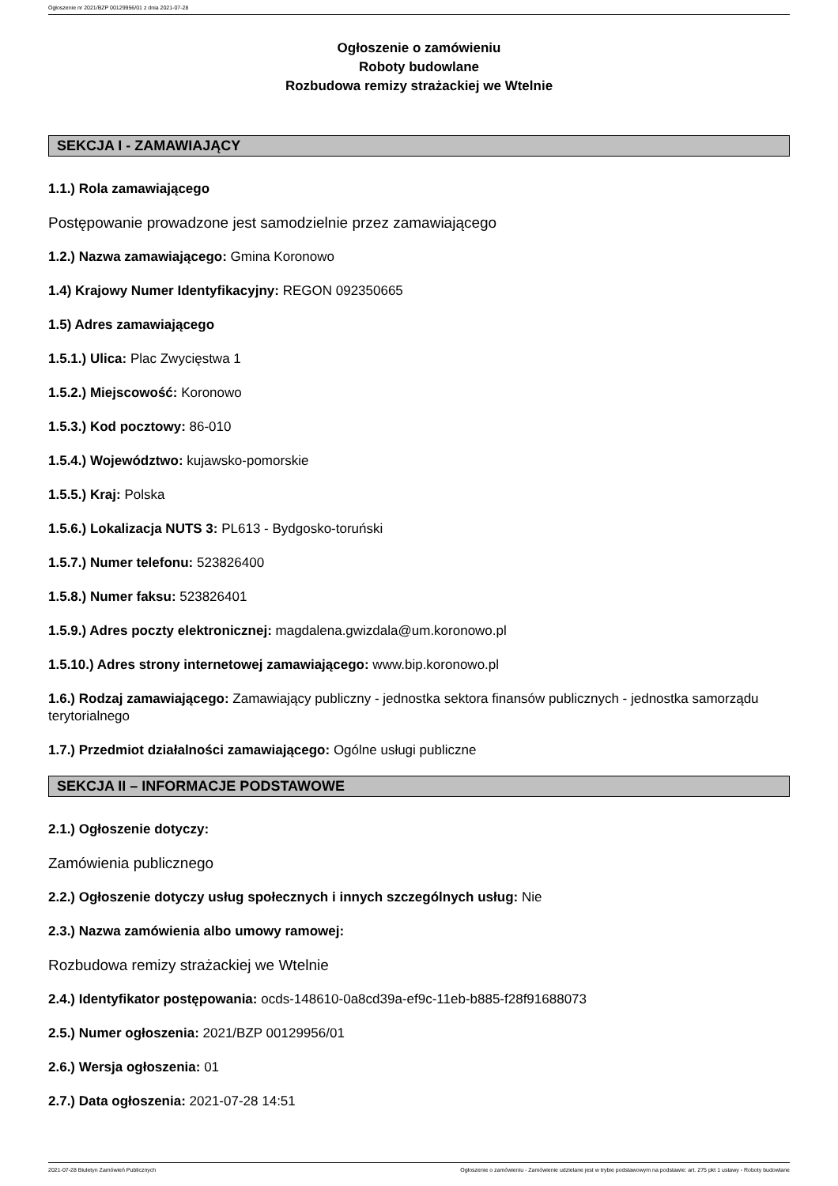Ogłoszenie nr 2021/BZP 00129956/01 z dnia 2021-07-28
Ogłoszenie o zamówieniu
Roboty budowlane
Rozbudowa remizy strażackiej we Wtelnie
SEKCJA I - ZAMAWIAJĄCY
1.1.) Rola zamawiającego
Postępowanie prowadzone jest samodzielnie przez zamawiającego
1.2.) Nazwa zamawiającego: Gmina Koronowo
1.4) Krajowy Numer Identyfikacyjny: REGON 092350665
1.5) Adres zamawiającego
1.5.1.) Ulica: Plac Zwycięstwa 1
1.5.2.) Miejscowość: Koronowo
1.5.3.) Kod pocztowy: 86-010
1.5.4.) Województwo: kujawsko-pomorskie
1.5.5.) Kraj: Polska
1.5.6.) Lokalizacja NUTS 3: PL613 - Bydgosko-toruński
1.5.7.) Numer telefonu: 523826400
1.5.8.) Numer faksu: 523826401
1.5.9.) Adres poczty elektronicznej: magdalena.gwizdala@um.koronowo.pl
1.5.10.) Adres strony internetowej zamawiającego: www.bip.koronowo.pl
1.6.) Rodzaj zamawiającego: Zamawiający publiczny - jednostka sektora finansów publicznych - jednostka samorządu terytorialnego
1.7.) Przedmiot działalności zamawiającego: Ogólne usługi publiczne
SEKCJA II – INFORMACJE PODSTAWOWE
2.1.) Ogłoszenie dotyczy:
Zamówienia publicznego
2.2.) Ogłoszenie dotyczy usług społecznych i innych szczególnych usług: Nie
2.3.) Nazwa zamówienia albo umowy ramowej:
Rozbudowa remizy strażackiej we Wtelnie
2.4.) Identyfikator postępowania: ocds-148610-0a8cd39a-ef9c-11eb-b885-f28f91688073
2.5.) Numer ogłoszenia: 2021/BZP 00129956/01
2.6.) Wersja ogłoszenia: 01
2.7.) Data ogłoszenia: 2021-07-28 14:51
2021-07-28 Biuletyn Zamówień Publicznych Ogłoszenie o zamówieniu - Zamówienie udzielane jest w trybie podstawowym na podstawie: art. 275 pkt 1 ustawy - Roboty budowlane